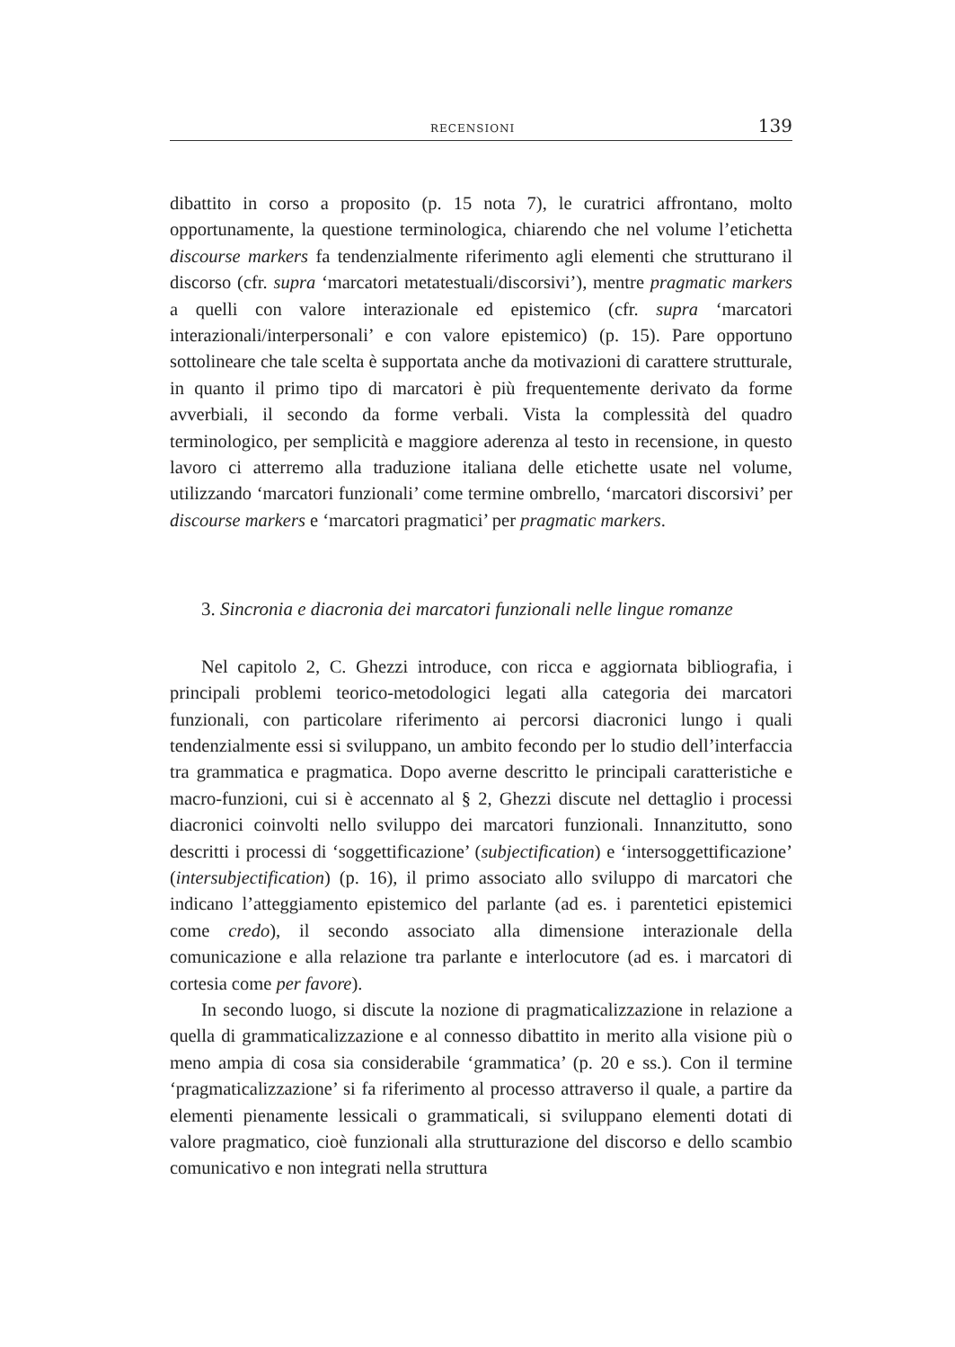RECENSIONI 139
dibattito in corso a proposito (p. 15 nota 7), le curatrici affrontano, molto opportunamente, la questione terminologica, chiarendo che nel volume l’etichetta discourse markers fa tendenzialmente riferimento agli elementi che strutturano il discorso (cfr. supra ‘marcatori metatestuali/discorsivi’), mentre pragmatic markers a quelli con valore interazionale ed epistemico (cfr. supra ‘marcatori interazionali/interpersonali’ e con valore epistemico) (p. 15). Pare opportuno sottolineare che tale scelta è supportata anche da motivazioni di carattere strutturale, in quanto il primo tipo di marcatori è più frequentemente derivato da forme avverbiali, il secondo da forme verbali. Vista la complessità del quadro terminologico, per semplicità e maggiore aderenza al testo in recensione, in questo lavoro ci atterremo alla traduzione italiana delle etichette usate nel volume, utilizzando ‘marcatori funzionali’ come termine ombrello, ‘marcatori discorsivi’ per discourse markers e ‘marcatori pragmatici’ per pragmatic markers.
3. Sincronia e diacronia dei marcatori funzionali nelle lingue romanze
Nel capitolo 2, C. Ghezzi introduce, con ricca e aggiornata bibliografia, i principali problemi teorico-metodologici legati alla categoria dei marcatori funzionali, con particolare riferimento ai percorsi diacronici lungo i quali tendenzialmente essi si sviluppano, un ambito fecondo per lo studio dell’interfaccia tra grammatica e pragmatica. Dopo averne descritto le principali caratteristiche e macro-funzioni, cui si è accennato al § 2, Ghezzi discute nel dettaglio i processi diacronici coinvolti nello sviluppo dei marcatori funzionali. Innanzitutto, sono descritti i processi di ‘soggettificazione’ (subjectification) e ‘intersoggettificazione’ (intersubjectification) (p. 16), il primo associato allo sviluppo di marcatori che indicano l’atteggiamento epistemico del parlante (ad es. i parentetici epistemici come credo), il secondo associato alla dimensione interazionale della comunicazione e alla relazione tra parlante e interlocutore (ad es. i marcatori di cortesia come per favore).
In secondo luogo, si discute la nozione di pragmaticalizzazione in relazione a quella di grammaticalizzazione e al connesso dibattito in merito alla visione più o meno ampia di cosa sia considerabile ‘grammatica’ (p. 20 e ss.). Con il termine ‘pragmaticalizzazione’ si fa riferimento al processo attraverso il quale, a partire da elementi pienamente lessicali o grammaticali, si sviluppano elementi dotati di valore pragmatico, cioè funzionali alla strutturazione del discorso e dello scambio comunicativo e non integrati nella struttura